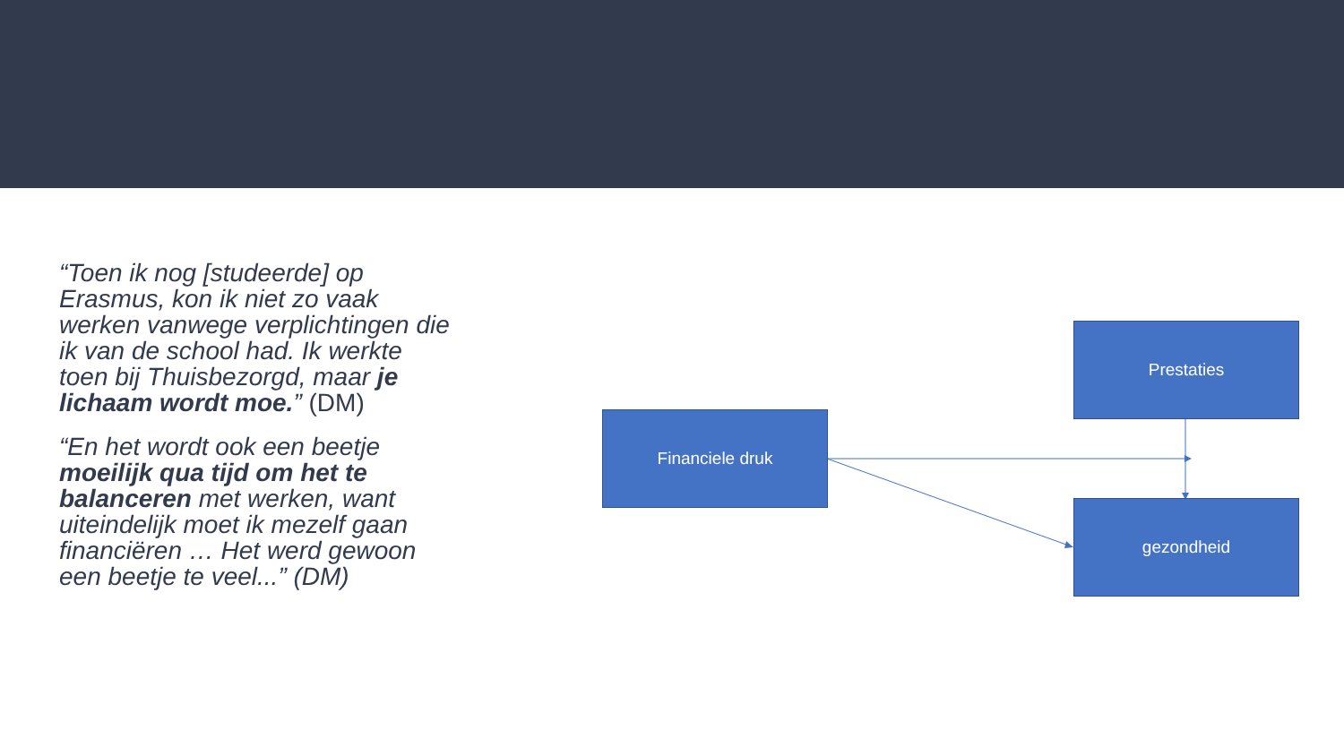“Toen ik nog [studeerde] op Erasmus, kon ik niet zo vaak werken vanwege verplichtingen die ik van de school had. Ik werkte toen bij Thuisbezorgd, maar je lichaam wordt moe.” (DM)
“En het wordt ook een beetje moeilijk qua tijd om het te balanceren met werken, want uiteindelijk moet ik mezelf gaan financiëren … Het werd gewoon een beetje te veel...” (DM)
Prestaties
Financiele druk
gezondheid